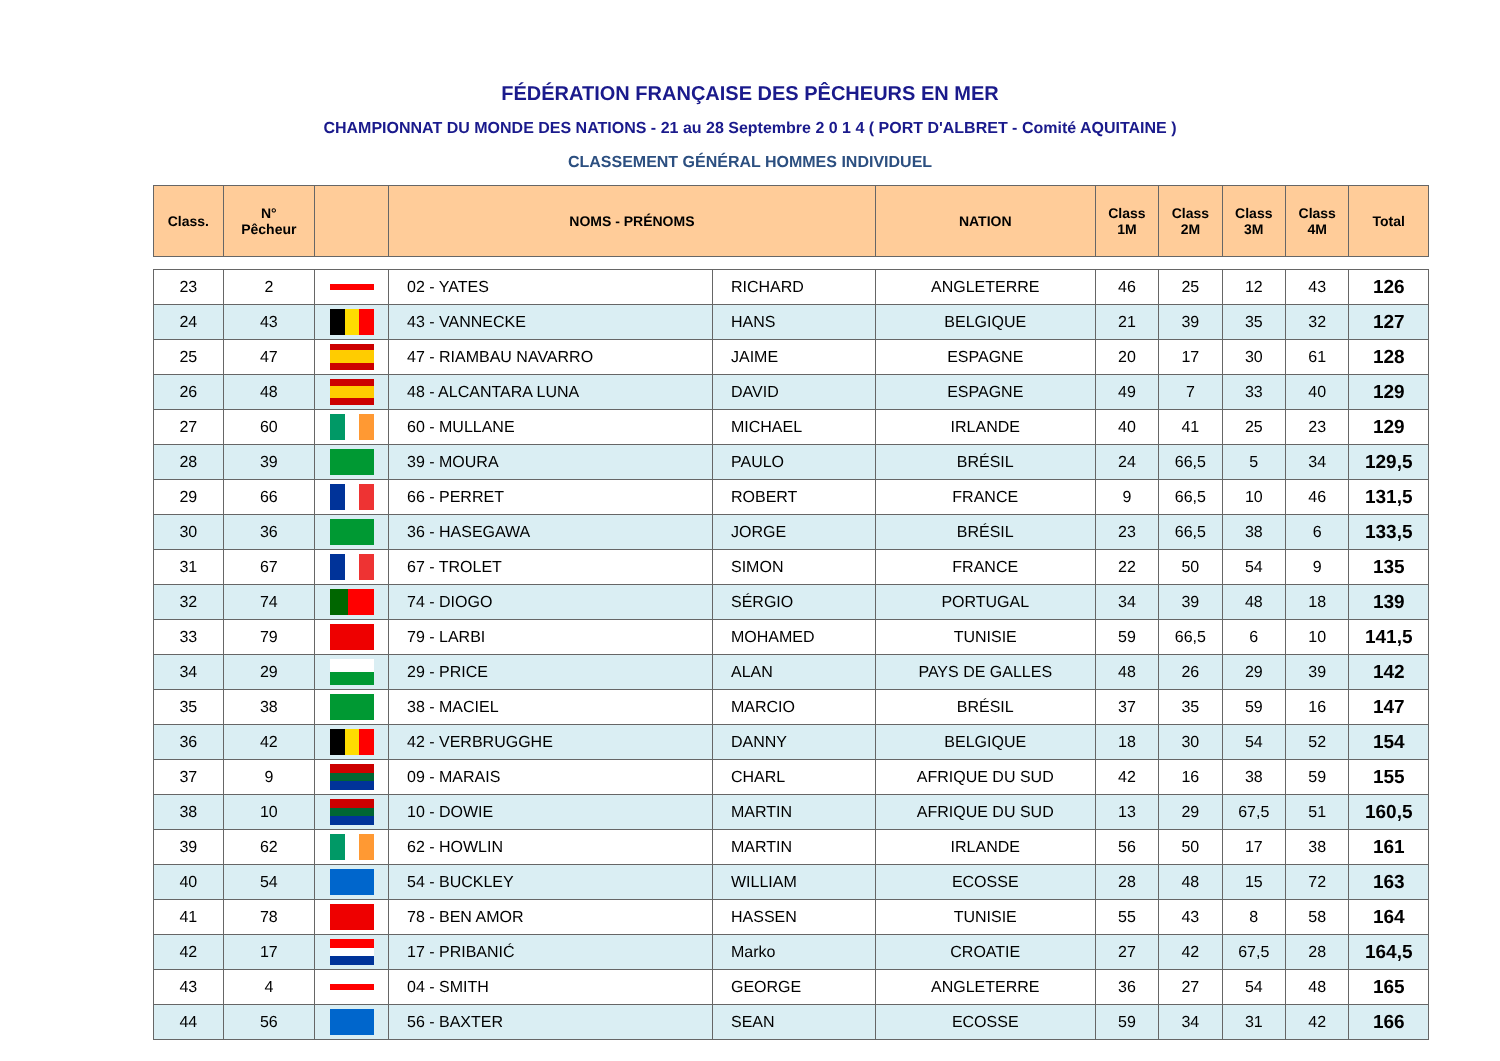FÉDÉRATION FRANÇAISE DES PÊCHEURS EN MER
CHAMPIONNAT DU MONDE DES NATIONS - 21 au 28 Septembre 2 0 1 4 ( PORT D'ALBRET - Comité AQUITAINE )
CLASSEMENT GÉNÉRAL HOMMES INDIVIDUEL
| Class. | N° Pêcheur | | NOMS - PRÉNOMS | | NATION | Class 1M | Class 2M | Class 3M | Class 4M | Total |
| --- | --- | --- | --- | --- | --- | --- | --- | --- | --- | --- |
| 23 | 2 | | 02 - YATES | RICHARD | ANGLETERRE | 46 | 25 | 12 | 43 | 126 |
| 24 | 43 | | 43 - VANNECKE | HANS | BELGIQUE | 21 | 39 | 35 | 32 | 127 |
| 25 | 47 | | 47 - RIAMBAU NAVARRO | JAIME | ESPAGNE | 20 | 17 | 30 | 61 | 128 |
| 26 | 48 | | 48 - ALCANTARA LUNA | DAVID | ESPAGNE | 49 | 7 | 33 | 40 | 129 |
| 27 | 60 | | 60 - MULLANE | MICHAEL | IRLANDE | 40 | 41 | 25 | 23 | 129 |
| 28 | 39 | | 39 - MOURA | PAULO | BRÉSIL | 24 | 66,5 | 5 | 34 | 129,5 |
| 29 | 66 | | 66 - PERRET | ROBERT | FRANCE | 9 | 66,5 | 10 | 46 | 131,5 |
| 30 | 36 | | 36 - HASEGAWA | JORGE | BRÉSIL | 23 | 66,5 | 38 | 6 | 133,5 |
| 31 | 67 | | 67 - TROLET | SIMON | FRANCE | 22 | 50 | 54 | 9 | 135 |
| 32 | 74 | | 74 - DIOGO | SÉRGIO | PORTUGAL | 34 | 39 | 48 | 18 | 139 |
| 33 | 79 | | 79 - LARBI | MOHAMED | TUNISIE | 59 | 66,5 | 6 | 10 | 141,5 |
| 34 | 29 | | 29 - PRICE | ALAN | PAYS DE GALLES | 48 | 26 | 29 | 39 | 142 |
| 35 | 38 | | 38 - MACIEL | MARCIO | BRÉSIL | 37 | 35 | 59 | 16 | 147 |
| 36 | 42 | | 42 - VERBRUGGHE | DANNY | BELGIQUE | 18 | 30 | 54 | 52 | 154 |
| 37 | 9 | | 09 - MARAIS | CHARL | AFRIQUE DU SUD | 42 | 16 | 38 | 59 | 155 |
| 38 | 10 | | 10 - DOWIE | MARTIN | AFRIQUE DU SUD | 13 | 29 | 67,5 | 51 | 160,5 |
| 39 | 62 | | 62 - HOWLIN | MARTIN | IRLANDE | 56 | 50 | 17 | 38 | 161 |
| 40 | 54 | | 54 - BUCKLEY | WILLIAM | ECOSSE | 28 | 48 | 15 | 72 | 163 |
| 41 | 78 | | 78 - BEN AMOR | HASSEN | TUNISIE | 55 | 43 | 8 | 58 | 164 |
| 42 | 17 | | 17 - PRIBANIĆ | Marko | CROATIE | 27 | 42 | 67,5 | 28 | 164,5 |
| 43 | 4 | | 04 - SMITH | GEORGE | ANGLETERRE | 36 | 27 | 54 | 48 | 165 |
| 44 | 56 | | 56 - BAXTER | SEAN | ECOSSE | 59 | 34 | 31 | 42 | 166 |